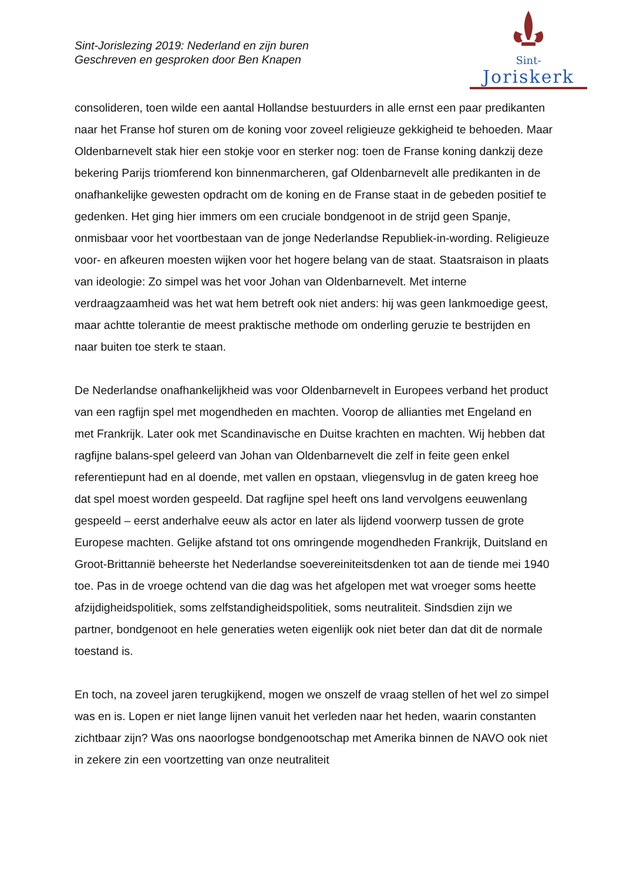Sint-
Joriskerk
Sint-Jorislezing 2019: Nederland en zijn buren
Geschreven en gesproken door Ben Knapen
consolideren, toen wilde een aantal Hollandse bestuurders in alle ernst een paar predikanten naar het Franse hof sturen om de koning voor zoveel religieuze gekkigheid te behoeden. Maar Oldenbarnevelt stak hier een stokje voor en sterker nog: toen de Franse koning dankzij deze bekering Parijs triomferend kon binnenmarcheren, gaf Oldenbarnevelt alle predikanten in de onafhankelijke gewesten opdracht om de koning en de Franse staat in de gebeden positief te gedenken. Het ging hier immers om een cruciale bondgenoot in de strijd geen Spanje, onmisbaar voor het voortbestaan van de jonge Nederlandse Republiek-in-wording. Religieuze voor- en afkeuren moesten wijken voor het hogere belang van de staat. Staatsraison in plaats van ideologie: Zo simpel was het voor Johan van Oldenbarnevelt. Met interne verdraagzaamheid was het wat hem betreft ook niet anders: hij was geen lankmoedige geest, maar achtte tolerantie de meest praktische methode om onderling geruzie te bestrijden en naar buiten toe sterk te staan.
De Nederlandse onafhankelijkheid was voor Oldenbarnevelt in Europees verband het product van een ragfijn spel met mogendheden en machten. Voorop de allianties met Engeland en met Frankrijk. Later ook met Scandinavische en Duitse krachten en machten. Wij hebben dat ragfijne balans-spel geleerd van Johan van Oldenbarnevelt die zelf in feite geen enkel referentiepunt had en al doende, met vallen en opstaan, vliegensvlug in de gaten kreeg hoe dat spel moest worden gespeeld. Dat ragfijne spel heeft ons land vervolgens eeuwenlang gespeeld – eerst anderhalve eeuw als actor en later als lijdend voorwerp tussen de grote Europese machten. Gelijke afstand tot ons omringende mogendheden Frankrijk, Duitsland en Groot-Brittannië beheerste het Nederlandse soevereiniteitsdenken tot aan de tiende mei 1940 toe. Pas in de vroege ochtend van die dag was het afgelopen met wat vroeger soms heette afzijdigheidspolitiek, soms zelfstandigheidspolitiek, soms neutraliteit. Sindsdien zijn we partner, bondgenoot en hele generaties weten eigenlijk ook niet beter dan dat dit de normale toestand is.
En toch, na zoveel jaren terugkijkend, mogen we onszelf de vraag stellen of het wel zo simpel was en is. Lopen er niet lange lijnen vanuit het verleden naar het heden, waarin constanten zichtbaar zijn? Was ons naoorlogse bondgenootschap met Amerika binnen de NAVO ook niet in zekere zin een voortzetting van onze neutraliteit